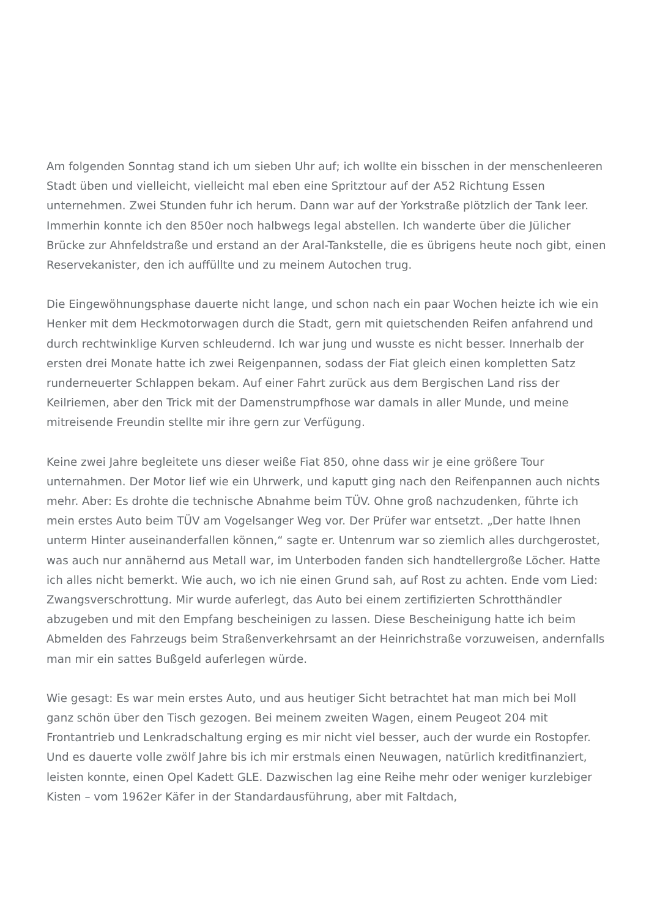Am folgenden Sonntag stand ich um sieben Uhr auf; ich wollte ein bisschen in der menschenleeren Stadt üben und vielleicht, vielleicht mal eben eine Spritztour auf der A52 Richtung Essen unternehmen. Zwei Stunden fuhr ich herum. Dann war auf der Yorkstraße plötzlich der Tank leer. Immerhin konnte ich den 850er noch halbwegs legal abstellen. Ich wanderte über die Jülicher Brücke zur Ahnfeldstraße und erstand an der Aral-Tankstelle, die es übrigens heute noch gibt, einen Reservekanister, den ich auffüllte und zu meinem Autochen trug.
Die Eingewöhnungsphase dauerte nicht lange, und schon nach ein paar Wochen heizte ich wie ein Henker mit dem Heckmotorwagen durch die Stadt, gern mit quietschenden Reifen anfahrend und durch rechtwinklige Kurven schleudernd. Ich war jung und wusste es nicht besser. Innerhalb der ersten drei Monate hatte ich zwei Reigenpannen, sodass der Fiat gleich einen kompletten Satz runderneuerter Schlappen bekam. Auf einer Fahrt zurück aus dem Bergischen Land riss der Keilriemen, aber den Trick mit der Damenstrumpfhose war damals in aller Munde, und meine mitreisende Freundin stellte mir ihre gern zur Verfügung.
Keine zwei Jahre begleitete uns dieser weiße Fiat 850, ohne dass wir je eine größere Tour unternahmen. Der Motor lief wie ein Uhrwerk, und kaputt ging nach den Reifenpannen auch nichts mehr. Aber: Es drohte die technische Abnahme beim TÜV. Ohne groß nachzudenken, führte ich mein erstes Auto beim TÜV am Vogelsanger Weg vor. Der Prüfer war entsetzt. „Der hatte Ihnen unterm Hinter auseinanderfallen können,“ sagte er. Untenrum war so ziemlich alles durchgerostet, was auch nur annähernd aus Metall war, im Unterboden fanden sich handtellergroße Löcher. Hatte ich alles nicht bemerkt. Wie auch, wo ich nie einen Grund sah, auf Rost zu achten. Ende vom Lied: Zwangsverschrottung. Mir wurde auferlegt, das Auto bei einem zertifizierten Schrotthändler abzugeben und mit den Empfang bescheinigen zu lassen. Diese Bescheinigung hatte ich beim Abmelden des Fahrzeugs beim Straßenverkehrsamt an der Heinrichstraße vorzuweisen, andernfalls man mir ein sattes Bußgeld auferlegen würde.
Wie gesagt: Es war mein erstes Auto, und aus heutiger Sicht betrachtet hat man mich bei Moll ganz schön über den Tisch gezogen. Bei meinem zweiten Wagen, einem Peugeot 204 mit Frontantrieb und Lenkradschaltung erging es mir nicht viel besser, auch der wurde ein Rostopfer. Und es dauerte volle zwölf Jahre bis ich mir erstmals einen Neuwagen, natürlich kreditfinanziert, leisten konnte, einen Opel Kadett GLE. Dazwischen lag eine Reihe mehr oder weniger kurzlebiger Kisten – vom 1962er Käfer in der Standardausführung, aber mit Faltdach,